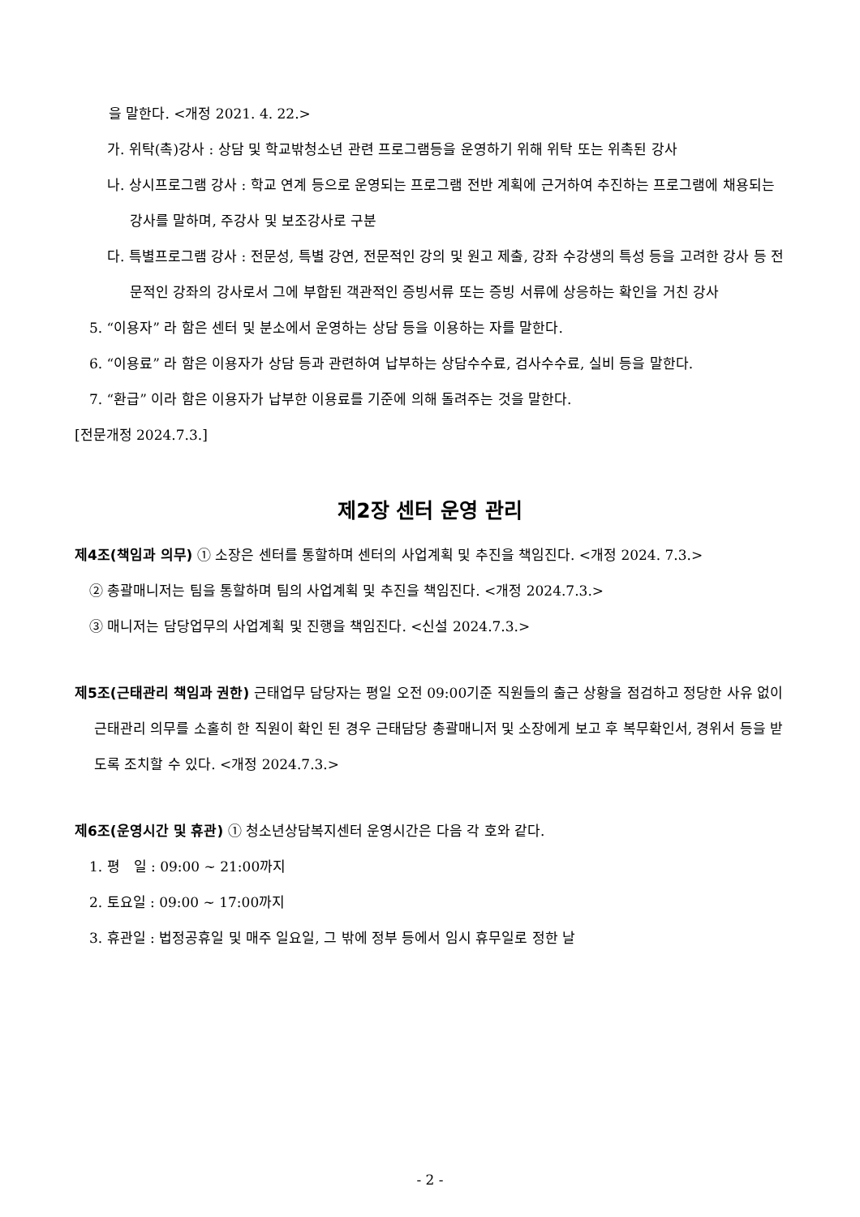을 말한다. <개정 2021. 4. 22.>
가. 위탁(촉)강사 : 상담 및 학교밖청소년 관련 프로그램등을 운영하기 위해 위탁 또는 위촉된 강사
나. 상시프로그램 강사 : 학교 연계 등으로 운영되는 프로그램 전반 계획에 근거하여 추진하는 프로그램에 채용되는 강사를 말하며, 주강사 및 보조강사로 구분
다. 특별프로그램 강사 : 전문성, 특별 강연, 전문적인 강의 및 원고 제출, 강좌 수강생의 특성 등을 고려한 강사 등 전문적인 강좌의 강사로서 그에 부합된 객관적인 증빙서류 또는 증빙 서류에 상응하는 확인을 거친 강사
5. “이용자” 라 함은 센터 및 분소에서 운영하는 상담 등을 이용하는 자를 말한다.
6. “이용료” 라 함은 이용자가 상담 등과 관련하여 납부하는 상담수수료, 검사수수료, 실비 등을 말한다.
7. “환급” 이라 함은 이용자가 납부한 이용료를 기준에 의해 돌려주는 것을 말한다.
[전문개정 2024.7.3.]
제2장 센터 운영 관리
제4조(책임과 의무) ① 소장은 센터를 통할하며 센터의 사업계획 및 추진을 책임진다. <개정 2024. 7.3.>
② 총괄매니저는 팀을 통할하며 팀의 사업계획 및 추진을 책임진다. <개정 2024.7.3.>
③ 매니저는 담당업무의 사업계획 및 진행을 책임진다. <신설 2024.7.3.>
제5조(근태관리 책임과 권한) 근태업무 담당자는 평일 오전 09:00기준 직원들의 출근 상황을 점검하고 정당한 사유 없이 근태관리 의무를 소홀히 한 직원이 확인 된 경우 근태담당 총괄매니저 및 소장에게 보고 후 복무확인서, 경위서 등을 받도록 조치할 수 있다. <개정 2024.7.3.>
제6조(운영시간 및 휴관) ① 청소년상담복지센터 운영시간은 다음 각 호와 같다.
1. 평　일 : 09:00 ~ 21:00까지
2. 토요일 : 09:00 ~ 17:00까지
3. 휴관일 : 법정공휴일 및 매주 일요일, 그 밖에 정부 등에서 임시 휴무일로 정한 날
- 2 -